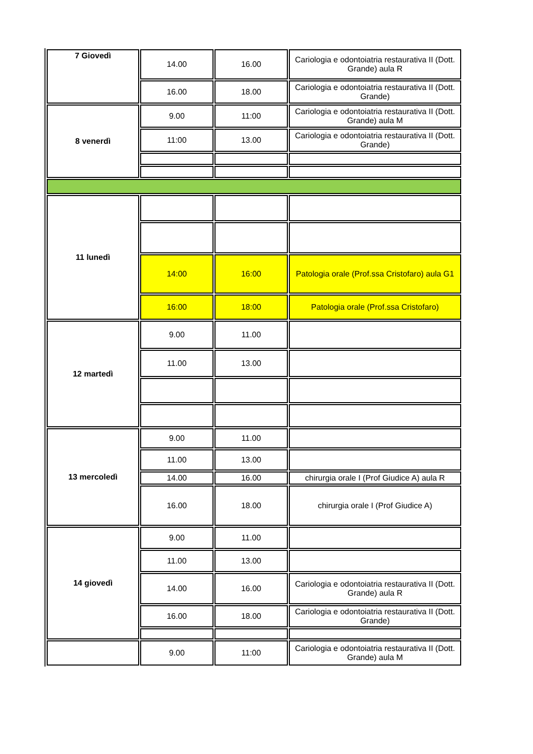| 7 Giovedì | 14.00 | 16.00 | Cariologia e odontoiatria restaurativa II (Dott. Grande) aula R |
| | 16.00 | 18.00 | Cariologia e odontoiatria restaurativa II (Dott. Grande) |
| 8 venerdì | 9.00 | 11:00 | Cariologia e odontoiatria restaurativa II (Dott. Grande) aula M |
| | 11:00 | 13.00 | Cariologia e odontoiatria restaurativa II (Dott. Grande) |
| 11 lunedì | | | |
| | 14:00 | 16:00 | Patologia orale (Prof.ssa Cristofaro) aula G1 |
| | 16:00 | 18:00 | Patologia orale (Prof.ssa Cristofaro) |
| 12 martedì | 9.00 | 11.00 | |
| | 11.00 | 13.00 | |
| 13 mercoledì | 9.00 | 11.00 | |
| | 11.00 | 13.00 | |
| | 14.00 | 16.00 | chirurgia orale I (Prof Giudice A) aula R |
| | 16.00 | 18.00 | chirurgia orale I (Prof Giudice A) |
| 14 giovedì | 9.00 | 11.00 | |
| | 11.00 | 13.00 | |
| | 14.00 | 16.00 | Cariologia e odontoiatria restaurativa II (Dott. Grande) aula R |
| | 16.00 | 18.00 | Cariologia e odontoiatria restaurativa II (Dott. Grande) |
| | 9.00 | 11:00 | Cariologia e odontoiatria restaurativa II (Dott. Grande) aula M |